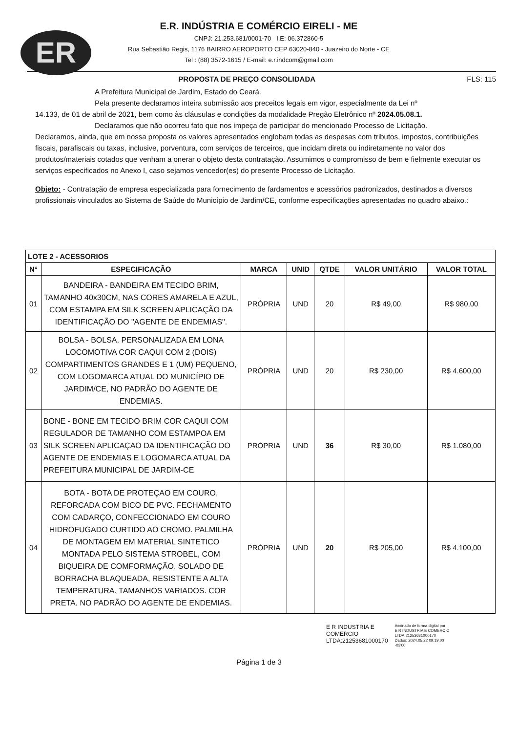ER
E.R. INDÚSTRIA E COMÉRCIO EIRELI - ME
CNPJ: 21.253.681/0001-70 I.E: 06.372860-5
Rua Sebastião Regis, 1176 BAIRRO AEROPORTO CEP 63020-840 - Juazeiro do Norte - CE
Tel : (88) 3572-1615 / E-mail: e.r.indcom@gmail.com
PROPOSTA DE PREÇO CONSOLIDADA FLS: 115
A Prefeitura Municipal de Jardim, Estado do Ceará.
Pela presente declaramos inteira submissão aos preceitos legais em vigor, especialmente da Lei nº
14.133, de 01 de abril de 2021, bem como às cláusulas e condições da modalidade Pregão Eletrônico nº 2024.05.08.1.
Declaramos que não ocorreu fato que nos impeça de participar do mencionado Processo de Licitação.
Declaramos, ainda, que em nossa proposta os valores apresentados englobam todas as despesas com tributos, impostos, contribuições fiscais, parafiscais ou taxas, inclusive, porventura, com serviços de terceiros, que incidam direta ou indiretamente no valor dos produtos/materiais cotados que venham a onerar o objeto desta contratação. Assumimos o compromisso de bem e fielmente executar os serviços especificados no Anexo I, caso sejamos vencedor(es) do presente Processo de Licitação.
Objeto: - Contratação de empresa especializada para fornecimento de fardamentos e acessórios padronizados, destinados a diversos profissionais vinculados ao Sistema de Saúde do Município de Jardim/CE, conforme especificações apresentadas no quadro abaixo.:
| LOTE 2 - ACESSORIOS | | | | | | |
| --- | --- | --- | --- | --- | --- | --- |
| N° | ESPECIFICAÇÃO | MARCA | UNID | QTDE | VALOR UNITÁRIO | VALOR TOTAL |
| 01 | BANDEIRA - BANDEIRA EM TECIDO BRIM, TAMANHO 40x30CM, NAS CORES AMARELA E AZUL, COM ESTAMPA EM SILK SCREEN APLICAÇÃO DA IDENTIFICAÇÃO DO "AGENTE DE ENDEMIAS". | PRÓPRIA | UND | 20 | R$ 49,00 | R$ 980,00 |
| 02 | BOLSA - BOLSA, PERSONALIZADA EM LONA LOCOMOTIVA COR CAQUI COM 2 (DOIS) COMPARTIMENTOS GRANDES E 1 (UM) PEQUENO, COM LOGOMARCA ATUAL DO MUNICÍPIO DE JARDIM/CE, NO PADRÃO DO AGENTE DE ENDEMIAS. | PRÓPRIA | UND | 20 | R$ 230,00 | R$ 4.600,00 |
| 03 | BONE - BONE EM TECIDO BRIM COR CAQUI COM REGULADOR DE TAMANHO COM ESTAMPOA EM SILK SCREEN APLICAÇAO DA IDENTIFICAÇÃO DO AGENTE DE ENDEMIAS E LOGOMARCA ATUAL DA PREFEITURA MUNICIPAL DE JARDIM-CE | PRÓPRIA | UND | 36 | R$ 30,00 | R$ 1.080,00 |
| 04 | BOTA - BOTA DE PROTEÇAO EM COURO, REFORCADA COM BICO DE PVC. FECHAMENTO COM CADARÇO, CONFECCIONADO EM COURO HIDROFUGADO CURTIDO AO CROMO. PALMILHA DE MONTAGEM EM MATERIAL SINTETICO MONTADA PELO SISTEMA STROBEL, COM BIQUEIRA DE COMFORMAÇÃO. SOLADO DE BORRACHA BLAQUEADA, RESISTENTE A ALTA TEMPERATURA. TAMANHOS VARIADOS. COR PRETA. NO PADRÃO DO AGENTE DE ENDEMIAS. | PRÓPRIA | UND | 20 | R$ 205,00 | R$ 4.100,00 |
E R INDUSTRIA E
COMERCIO
LTDA:21253681000170
Assinado de forma digital por
E R INDUSTRIA E COMERCIO
LTDA:21253681000170
Dados: 2024.05.22 09:19:00
-03'00'
Página 1 de 3